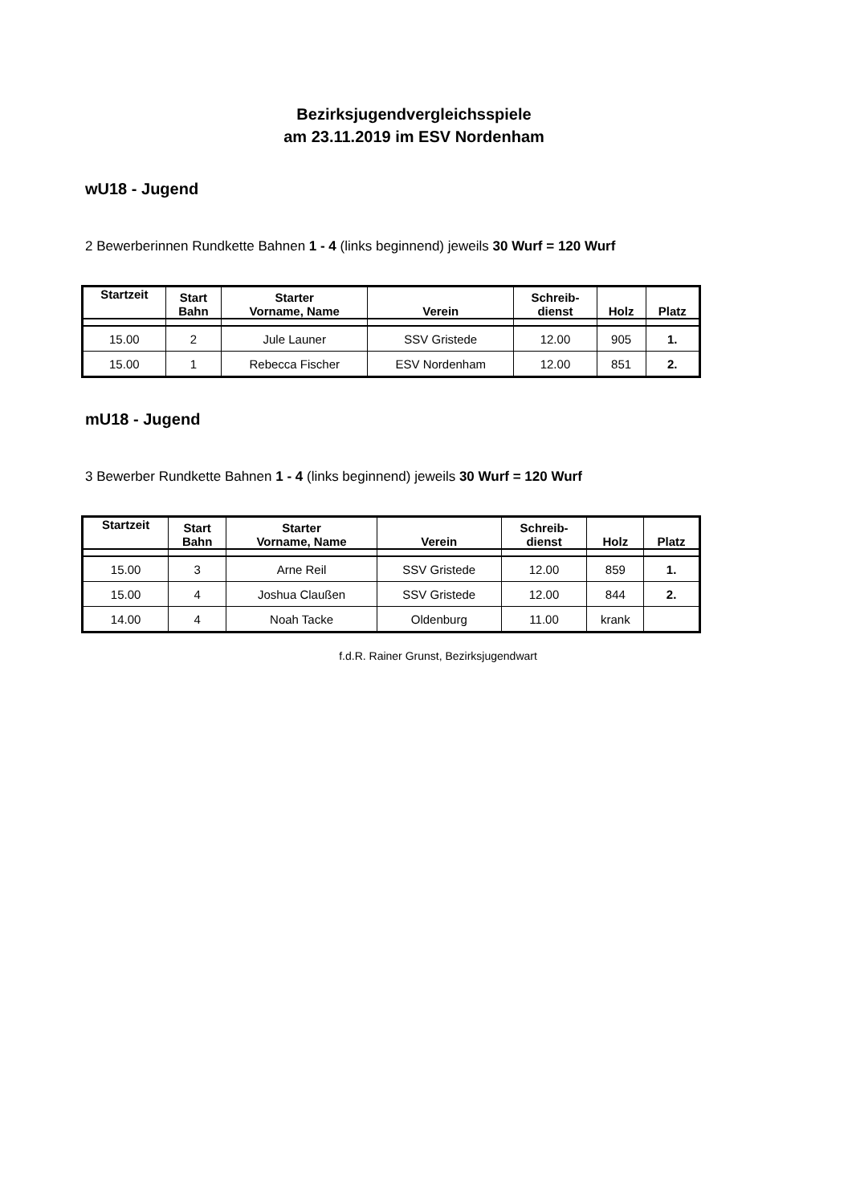Bezirksjugendvergleichsspiele
am 23.11.2019 im ESV Nordenham
wU18 - Jugend
2 Bewerberinnen Rundkette Bahnen 1 - 4 (links beginnend) jeweils 30 Wurf = 120 Wurf
| Startzeit | Start Bahn | Starter Vorname, Name | Verein | Schreib- dienst | Holz | Platz |
| --- | --- | --- | --- | --- | --- | --- |
| 15.00 | 2 | Jule Launer | SSV Gristede | 12.00 | 905 | 1. |
| 15.00 | 1 | Rebecca Fischer | ESV Nordenham | 12.00 | 851 | 2. |
mU18 - Jugend
3 Bewerber Rundkette Bahnen 1 - 4 (links beginnend) jeweils 30 Wurf = 120 Wurf
| Startzeit | Start Bahn | Starter Vorname, Name | Verein | Schreib- dienst | Holz | Platz |
| --- | --- | --- | --- | --- | --- | --- |
| 15.00 | 3 | Arne Reil | SSV Gristede | 12.00 | 859 | 1. |
| 15.00 | 4 | Joshua Claußen | SSV Gristede | 12.00 | 844 | 2. |
| 14.00 | 4 | Noah Tacke | Oldenburg | 11.00 | krank | |
f.d.R. Rainer Grunst, Bezirksjugendwart